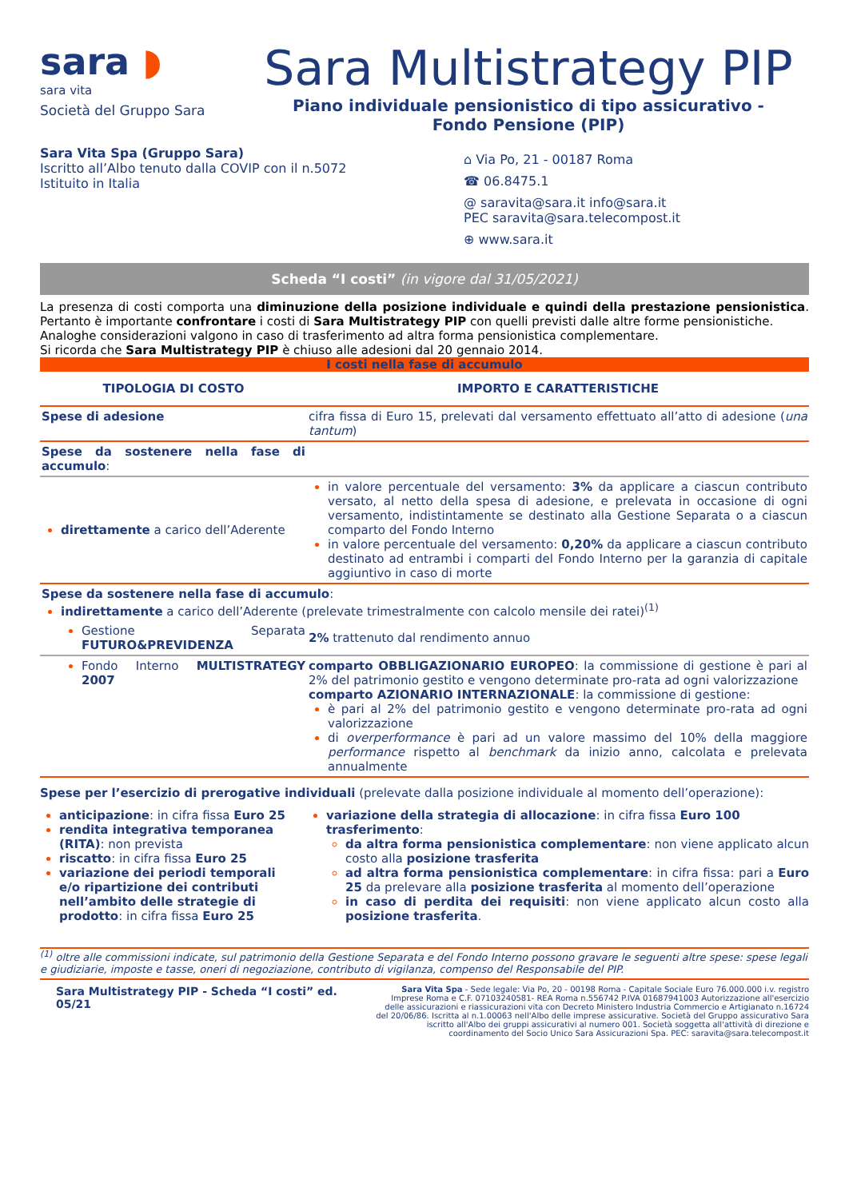sara ◗
sara vita
Società del Gruppo Sara
Sara Multistrategy PIP
Piano individuale pensionistico di tipo assicurativo -
Fondo Pensione (PIP)
Sara Vita Spa (Gruppo Sara)
Iscritto all’Albo tenuto dalla COVIP con il n.5072
Istituito in Italia
⌂ Via Po, 21 - 00187 Roma
☎ 06.8475.1
@ saravita@sara.it info@sara.it
PEC saravita@sara.telecompost.it
⊕ www.sara.it
Scheda “I costi” (in vigore dal 31/05/2021)
La presenza di costi comporta una diminuzione della posizione individuale e quindi della prestazione pensionistica. Pertanto è importante confrontare i costi di Sara Multistrategy PIP con quelli previsti dalle altre forme pensionistiche.
Analoghe considerazioni valgono in caso di trasferimento ad altra forma pensionistica complementare.
Si ricorda che Sara Multistrategy PIP è chiuso alle adesioni dal 20 gennaio 2014.
I costi nella fase di accumulo
| TIPOLOGIA DI COSTO | IMPORTO E CARATTERISTICHE |
| --- | --- |
| Spese di adesione | cifra fissa di Euro 15, prelevati dal versamento effettuato all’atto di adesione ( una tantum ) |
| Spese da sostenere nella fase di accumulo : | |
| direttamente a carico dell’Aderente | in valore percentuale del versamento: 3% da applicare a ciascun contributo versato, al netto della spesa di adesione, e prelevata in occasione di ogni versamento, indistintamente se destinato alla Gestione Separata o a ciascun comparto del Fondo Interno in valore percentuale del versamento: 0,20% da applicare a ciascun contributo destinato ad entrambi i comparti del Fondo Interno per la garanzia di capitale aggiuntivo in caso di morte |
| Spese da sostenere nella fase di accumulo : indirettamente a carico dell’Aderente (prelevate trimestralmente con calcolo mensile dei ratei)<sup>(1)</sup> | |
| Gestione Separata FUTURO&PREVIDENZA | 2% trattenuto dal rendimento annuo |
| Fondo Interno MULTISTRATEGY 2007 | comparto OBBLIGAZIONARIO EUROPEO : la commissione di gestione è pari al 2% del patrimonio gestito e vengono determinate pro-rata ad ogni valorizzazione comparto AZIONARIO INTERNAZIONALE : la commissione di gestione: è pari al 2% del patrimonio gestito e vengono determinate pro-rata ad ogni valorizzazione di overperformance è pari ad un valore massimo del 10% della maggiore performance rispetto al benchmark da inizio anno, calcolata e prelevata annualmente |
Spese per l’esercizio di prerogative individuali (prelevate dalla posizione individuale al momento dell’operazione):
anticipazione: in cifra fissa Euro 25
rendita integrativa temporanea (RITA): non prevista
riscatto: in cifra fissa Euro 25
variazione dei periodi temporali e/o ripartizione dei contributi nell’ambito delle strategie di prodotto: in cifra fissa Euro 25
variazione della strategia di allocazione: in cifra fissa Euro 100
trasferimento:
da altra forma pensionistica complementare: non viene applicato alcun costo alla posizione trasferita
ad altra forma pensionistica complementare: in cifra fissa: pari a Euro 25 da prelevare alla posizione trasferita al momento dell’operazione
in caso di perdita dei requisiti: non viene applicato alcun costo alla posizione trasferita.
<sup>(1)</sup> oltre alle commissioni indicate, sul patrimonio della Gestione Separata e del Fondo Interno possono gravare le seguenti altre spese: spese legali e giudiziarie, imposte e tasse, oneri di negoziazione, contributo di vigilanza, compenso del Responsabile del PIP.
Sara Multistrategy PIP - Scheda “I costi” ed. 05/21
Sara Vita Spa - Sede legale: Via Po, 20 - 00198 Roma - Capitale Sociale Euro 76.000.000 i.v. registro Imprese Roma e C.F. 07103240581- REA Roma n.556742 P.IVA 01687941003 Autorizzazione all'esercizio delle assicurazioni e riassicurazioni vita con Decreto Ministero Industria Commercio e Artigianato n.16724 del 20/06/86. Iscritta al n.1.00063 nell'Albo delle imprese assicurative. Società del Gruppo assicurativo Sara iscritto all'Albo dei gruppi assicurativi al numero 001. Società soggetta all'attività di direzione e coordinamento del Socio Unico Sara Assicurazioni Spa. PEC: saravita@sara.telecompost.it